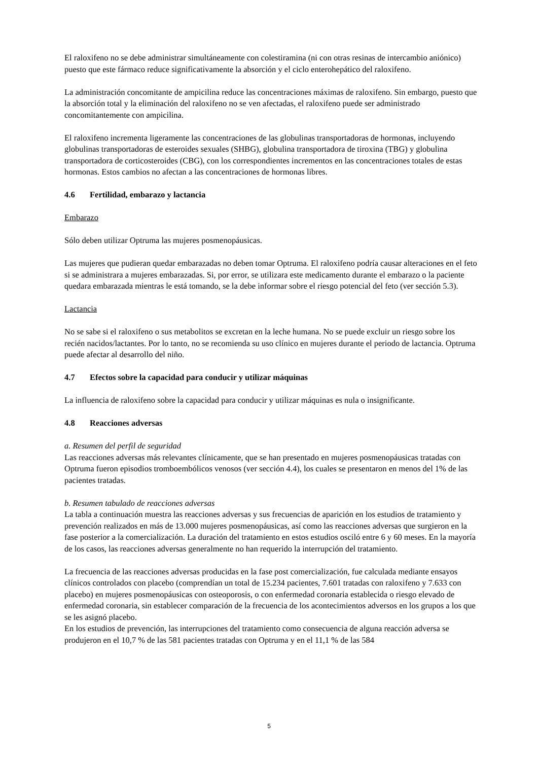El raloxifeno no se debe administrar simultáneamente con colestiramina (ni con otras resinas de intercambio aniónico) puesto que este fármaco reduce significativamente la absorción y el ciclo enterohepático del raloxifeno.
La administración concomitante de ampicilina reduce las concentraciones máximas de raloxifeno. Sin embargo, puesto que la absorción total y la eliminación del raloxifeno no se ven afectadas, el raloxifeno puede ser administrado concomitantemente con ampicilina.
El raloxifeno incrementa ligeramente las concentraciones de las globulinas transportadoras de hormonas, incluyendo globulinas transportadoras de esteroides sexuales (SHBG), globulina transportadora de tiroxina (TBG) y globulina transportadora de corticosteroides (CBG), con los correspondientes incrementos en las concentraciones totales de estas hormonas. Estos cambios no afectan a las concentraciones de hormonas libres.
4.6 Fertilidad, embarazo y lactancia
Embarazo
Sólo deben utilizar Optruma las mujeres posmenopáusicas.
Las mujeres que pudieran quedar embarazadas no deben tomar Optruma. El raloxifeno podría causar alteraciones en el feto si se administrara a mujeres embarazadas. Si, por error, se utilizara este medicamento durante el embarazo o la paciente quedara embarazada mientras le está tomando, se la debe informar sobre el riesgo potencial del feto (ver sección 5.3).
Lactancia
No se sabe si el raloxifeno o sus metabolitos se excretan en la leche humana. No se puede excluir un riesgo sobre los recién nacidos/lactantes. Por lo tanto, no se recomienda su uso clínico en mujeres durante el periodo de lactancia. Optruma puede afectar al desarrollo del niño.
4.7 Efectos sobre la capacidad para conducir y utilizar máquinas
La influencia de raloxifeno sobre la capacidad para conducir y utilizar máquinas es nula o insignificante.
4.8 Reacciones adversas
a. Resumen del perfil de seguridad
Las reacciones adversas más relevantes clínicamente, que se han presentado en mujeres posmenopáusicas tratadas con Optruma fueron episodios tromboembólicos venosos (ver sección 4.4), los cuales se presentaron en menos del 1% de las pacientes tratadas.
b. Resumen tabulado de reacciones adversas
La tabla a continuación muestra las reacciones adversas y sus frecuencias de aparición en los estudios de tratamiento y prevención realizados en más de 13.000 mujeres posmenopáusicas, así como las reacciones adversas que surgieron en la fase posterior a la comercialización. La duración del tratamiento en estos estudios osciló entre 6 y 60 meses. En la mayoría de los casos, las reacciones adversas generalmente no han requerido la interrupción del tratamiento.
La frecuencia de las reacciones adversas producidas en la fase post comercialización, fue calculada mediante ensayos clínicos controlados con placebo (comprendían un total de 15.234 pacientes, 7.601 tratadas con raloxifeno y 7.633 con placebo) en mujeres posmenopáusicas con osteoporosis, o con enfermedad coronaria establecida o riesgo elevado de enfermedad coronaria, sin establecer comparación de la frecuencia de los acontecimientos adversos en los grupos a los que se les asignó placebo.
En los estudios de prevención, las interrupciones del tratamiento como consecuencia de alguna reacción adversa se produjeron en el 10,7 % de las 581 pacientes tratadas con Optruma y en el 11,1 % de las 584
5